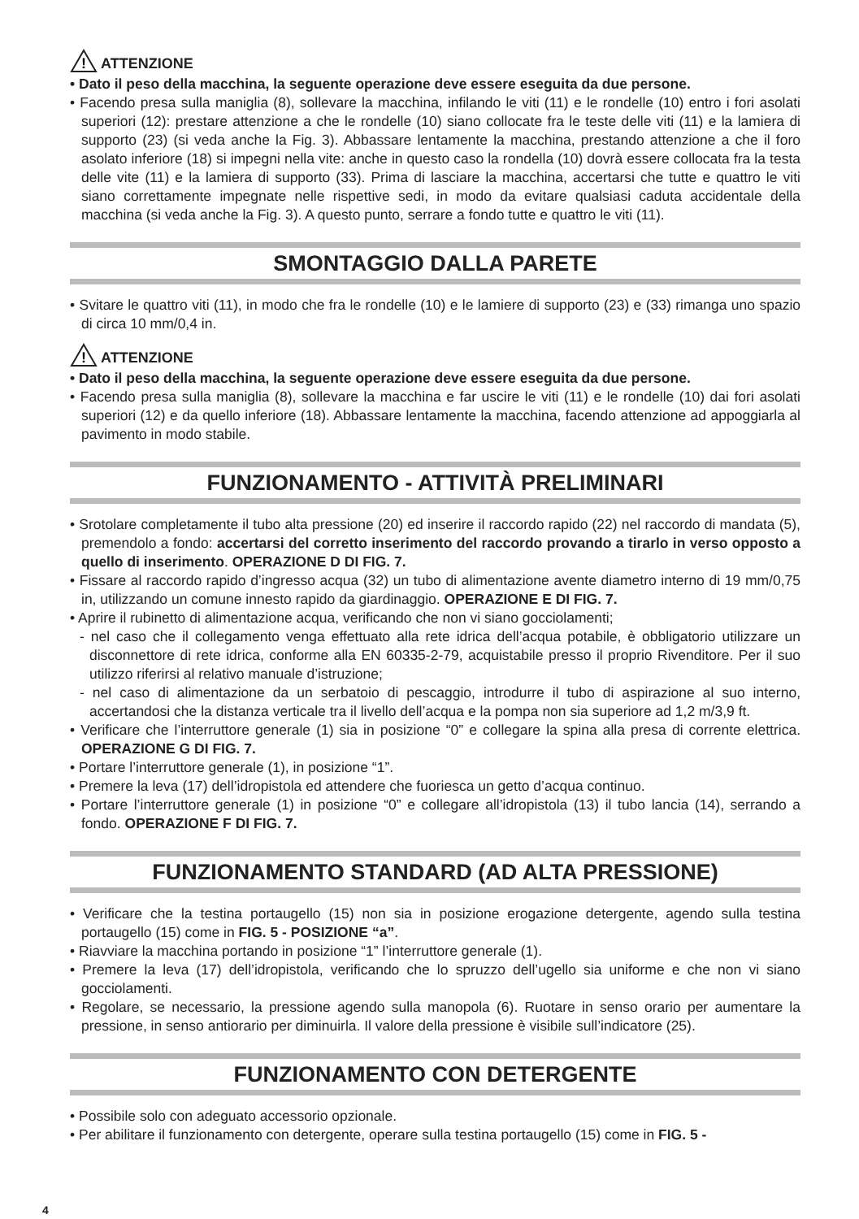!
ATTENZIONE
• Dato il peso della macchina, la seguente operazione deve essere eseguita da due persone.
• Facendo presa sulla maniglia (8), sollevare la macchina, infilando le viti (11) e le rondelle (10) entro i fori asolati superiori (12): prestare attenzione a che le rondelle (10) siano collocate fra le teste delle viti (11) e la lamiera di supporto (23) (si veda anche la Fig. 3). Abbassare lentamente la macchina, prestando attenzione a che il foro asolato inferiore (18) si impegni nella vite: anche in questo caso la rondella (10) dovrà essere collocata fra la testa delle vite (11) e la lamiera di supporto (33). Prima di lasciare la macchina, accertarsi che tutte e quattro le viti siano correttamente impegnate nelle rispettive sedi, in modo da evitare qualsiasi caduta accidentale della macchina (si veda anche la Fig. 3). A questo punto, serrare a fondo tutte e quattro le viti (11).
SMONTAGGIO DALLA PARETE
• Svitare le quattro viti (11), in modo che fra le rondelle (10) e le lamiere di supporto (23) e (33) rimanga uno spazio di circa 10 mm/0,4 in.
!
ATTENZIONE
• Dato il peso della macchina, la seguente operazione deve essere eseguita da due persone.
• Facendo presa sulla maniglia (8), sollevare la macchina e far uscire le viti (11) e le rondelle (10) dai fori asolati superiori (12) e da quello inferiore (18). Abbassare lentamente la macchina, facendo attenzione ad appoggiarla al pavimento in modo stabile.
FUNZIONAMENTO - ATTIVITÀ PRELIMINARI
• Srotolare completamente il tubo alta pressione (20) ed inserire il raccordo rapido (22) nel raccordo di mandata (5), premendolo a fondo: accertarsi del corretto inserimento del raccordo provando a tirarlo in verso opposto a quello di inserimento. OPERAZIONE D DI FIG. 7.
• Fissare al raccordo rapido d’ingresso acqua (32) un tubo di alimentazione avente diametro interno di 19 mm/0,75 in, utilizzando un comune innesto rapido da giardinaggio. OPERAZIONE E DI FIG. 7.
• Aprire il rubinetto di alimentazione acqua, verificando che non vi siano gocciolamenti;
- nel caso che il collegamento venga effettuato alla rete idrica dell’acqua potabile, è obbligatorio utilizzare un disconnettore di rete idrica, conforme alla EN 60335-2-79, acquistabile presso il proprio Rivenditore. Per il suo utilizzo riferirsi al relativo manuale d’istruzione;
- nel caso di alimentazione da un serbatoio di pescaggio, introdurre il tubo di aspirazione al suo interno, accertandosi che la distanza verticale tra il livello dell’acqua e la pompa non sia superiore ad 1,2 m/3,9 ft.
• Verificare che l’interruttore generale (1) sia in posizione “0” e collegare la spina alla presa di corrente elettrica. OPERAZIONE G DI FIG. 7.
• Portare l’interruttore generale (1), in posizione “1”.
• Premere la leva (17) dell’idropistola ed attendere che fuoriesca un getto d’acqua continuo.
• Portare l’interruttore generale (1) in posizione “0” e collegare all’idropistola (13) il tubo lancia (14), serrando a fondo. OPERAZIONE F DI FIG. 7.
FUNZIONAMENTO STANDARD (AD ALTA PRESSIONE)
• Verificare che la testina portaugello (15) non sia in posizione erogazione detergente, agendo sulla testina portaugello (15) come in FIG. 5 - POSIZIONE “a”.
• Riavviare la macchina portando in posizione “1” l’interruttore generale (1).
• Premere la leva (17) dell’idropistola, verificando che lo spruzzo dell’ugello sia uniforme e che non vi siano gocciolamenti.
• Regolare, se necessario, la pressione agendo sulla manopola (6). Ruotare in senso orario per aumentare la pressione, in senso antiorario per diminuirla. Il valore della pressione è visibile sull’indicatore (25).
FUNZIONAMENTO CON DETERGENTE
• Possibile solo con adeguato accessorio opzionale.
• Per abilitare il funzionamento con detergente, operare sulla testina portaugello (15) come in FIG. 5 -
4